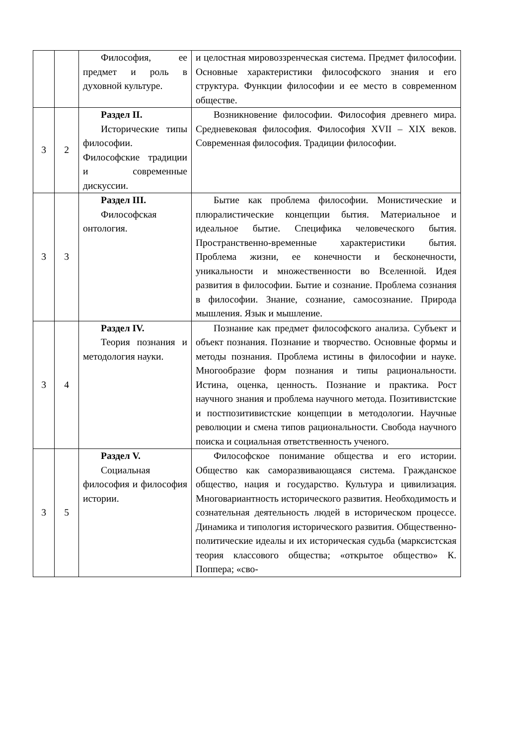| | | Философия, ее предмет и роль в духовной культуре. | и целостная мировоззренческая система. Предмет философии. Основные характеристики философского знания и его структура. Функции философии и ее место в современном обществе. |
| 3 | 2 | Раздел II. Исторические типы философии. Философские традиции и современные дискуссии. | Возникновение философии. Философия древнего мира. Средневековая философия. Философия XVII – XIX веков. Современная философия. Традиции философии. |
| 3 | 3 | Раздел III. Философская онтология. | Бытие как проблема философии. Монистические и плюралистические концепции бытия. Материальное и идеальное бытие. Специфика человеческого бытия. Пространственно-временные характеристики бытия. Проблема жизни, ее конечности и бесконечности, уникальности и множественности во Вселенной. Идея развития в философии. Бытие и сознание. Проблема сознания в философии. Знание, сознание, самосознание. Природа мышления. Язык и мышление. |
| 3 | 4 | Раздел IV. Теория познания и методология науки. | Познание как предмет философского анализа. Субъект и объект познания. Познание и творчество. Основные формы и методы познания. Проблема истины в философии и науке. Многообразие форм познания и типы рациональности. Истина, оценка, ценность. Познание и практика. Рост научного знания и проблема научного метода. Позитивистские и постпозитивистские концепции в методологии. Научные революции и смена типов рациональности. Свобода научного поиска и социальная ответственность ученого. |
| 3 | 5 | Раздел V. Социальная философия и философия истории. | Философское понимание общества и его истории. Общество как саморазвивающаяся система. Гражданское общество, нация и государство. Культура и цивилизация. Многовариантность исторического развития. Необходимость и сознательная деятельность людей в историческом процессе. Динамика и типология исторического развития. Общественно-политические идеалы и их историческая судьба (марксистская теория классового общества; «открытое общество» К. Поппера; «сво- |